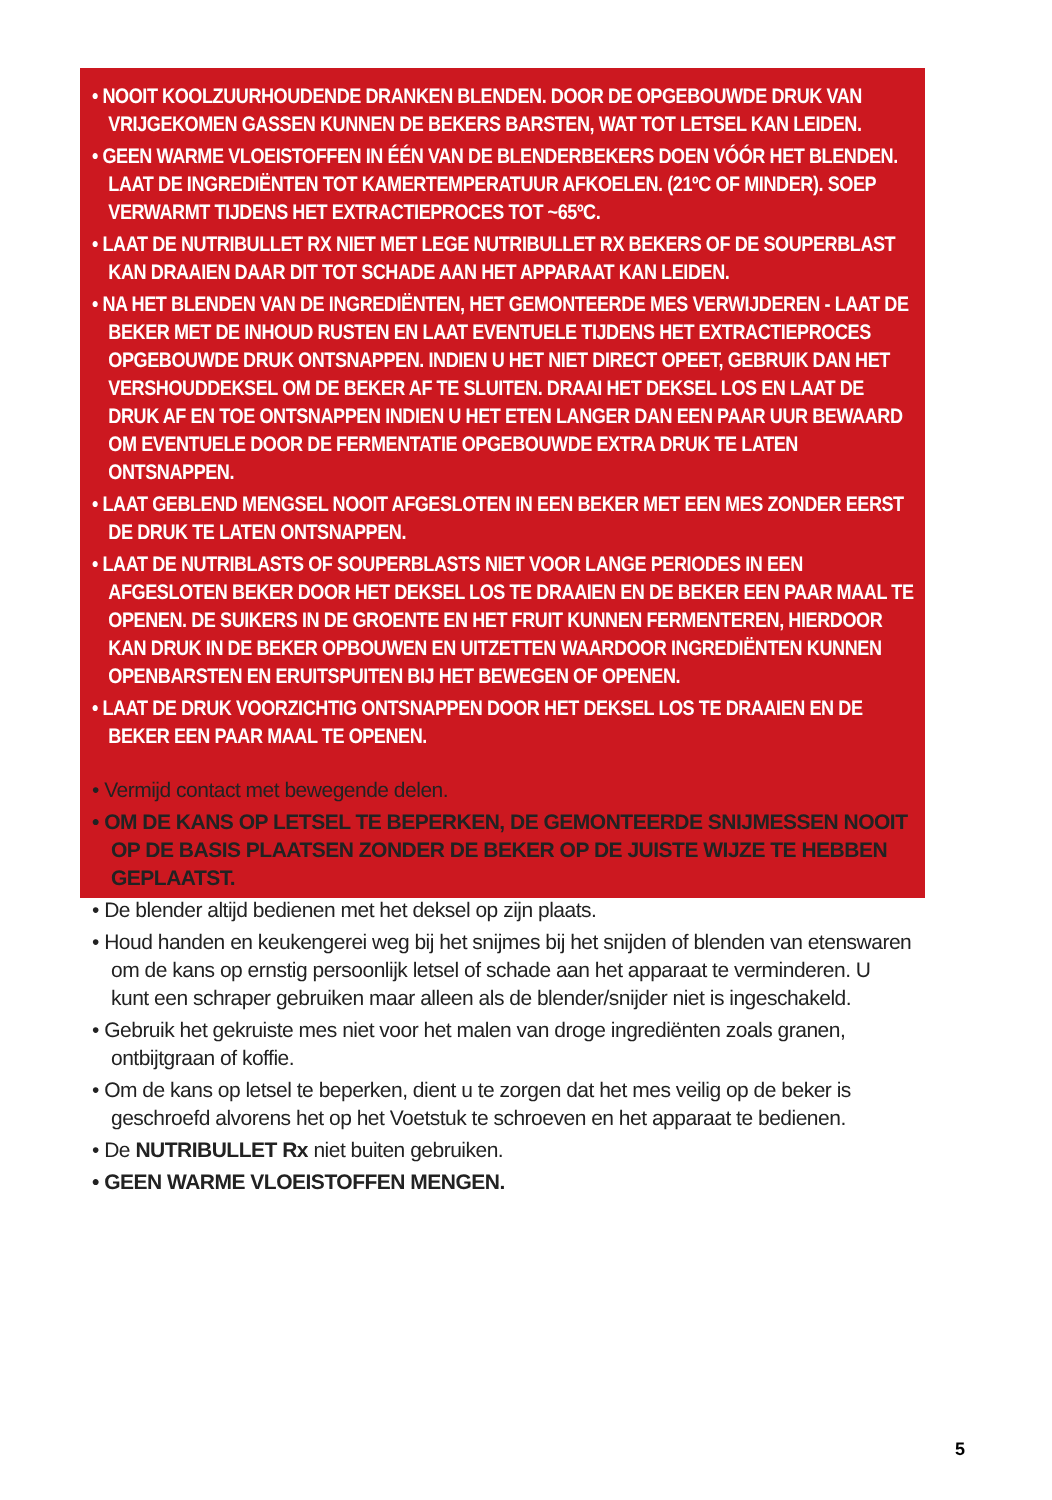• NOOIT KOOLZUURHOUDENDE DRANKEN BLENDEN. DOOR DE OPGEBOUWDE DRUK VAN VRIJGEKOMEN GASSEN KUNNEN DE BEKERS BARSTEN, WAT TOT LETSEL KAN LEIDEN.
• GEEN WARME VLOEISTOFFEN IN ÉÉN VAN DE BLENDERBEKERS DOEN VÓÓR HET BLENDEN. LAAT DE INGREDIËNTEN TOT KAMERTEMPERATUUR AFKOELEN. (21ºC OF MINDER). SOEP VERWARMT TIJDENS HET EXTRACTIEPROCES TOT ~65ºC.
• LAAT DE NUTRIBULLET RX NIET MET LEGE NUTRIBULLET RX BEKERS OF DE SOUPERBLAST KAN DRAAIEN DAAR DIT TOT SCHADE AAN HET APPARAAT KAN LEIDEN.
• NA HET BLENDEN VAN DE INGREDIËNTEN, HET GEMONTEERDE MES VERWIJDEREN - LAAT DE BEKER MET DE INHOUD RUSTEN EN LAAT EVENTUELE TIJDENS HET EXTRACTIEPROCES OPGEBOUWDE DRUK ONTSNAPPEN. INDIEN U HET NIET DIRECT OPEET, GEBRUIK DAN HET VERSHOUDDEKSEL OM DE BEKER AF TE SLUITEN. DRAAI HET DEKSEL LOS EN LAAT DE DRUK AF EN TOE ONTSNAPPEN INDIEN U HET ETEN LANGER DAN EEN PAAR UUR BEWAARD OM EVENTUELE DOOR DE FERMENTATIE OPGEBOUWDE EXTRA DRUK TE LATEN ONTSNAPPEN.
• LAAT GEBLEND MENGSEL NOOIT AFGESLOTEN IN EEN BEKER MET EEN MES ZONDER EERST DE DRUK TE LATEN ONTSNAPPEN.
• LAAT DE NUTRIBLASTS OF SOUPERBLASTS NIET VOOR LANGE PERIODES IN EEN AFGESLOTEN BEKER DOOR HET DEKSEL LOS TE DRAAIEN EN DE BEKER EEN PAAR MAAL TE OPENEN. DE SUIKERS IN DE GROENTE EN HET FRUIT KUNNEN FERMENTEREN, HIERDOOR KAN DRUK IN DE BEKER OPBOUWEN EN UITZETTEN WAARDOOR INGREDIËNTEN KUNNEN OPENBARSTEN EN ERUITSPUITEN BIJ HET BEWEGEN OF OPENEN.
• LAAT DE DRUK VOORZICHTIG ONTSNAPPEN DOOR HET DEKSEL LOS TE DRAAIEN EN DE BEKER EEN PAAR MAAL TE OPENEN.
• Vermijd contact met bewegende delen.
• OM DE KANS OP LETSEL TE BEPERKEN, DE GEMONTEERDE SNIJMESSEN NOOIT OP DE BASIS PLAATSEN ZONDER DE BEKER OP DE JUISTE WIJZE TE HEBBEN GEPLAATST.
• De blender altijd bedienen met het deksel op zijn plaats.
• Houd handen en keukengerei weg bij het snijmes bij het snijden of blenden van etenswaren om de kans op ernstig persoonlijk letsel of schade aan het apparaat te verminderen. U kunt een schraper gebruiken maar alleen als de blender/snijder niet is ingeschakeld.
• Gebruik het gekruiste mes niet voor het malen van droge ingrediënten zoals granen, ontbijtgraan of koffie.
• Om de kans op letsel te beperken, dient u te zorgen dat het mes veilig op de beker is geschroefd alvorens het op het Voetstuk te schroeven en het apparaat te bedienen.
• De NUTRIBULLET Rx niet buiten gebruiken.
• GEEN WARME VLOEISTOFFEN MENGEN.
5